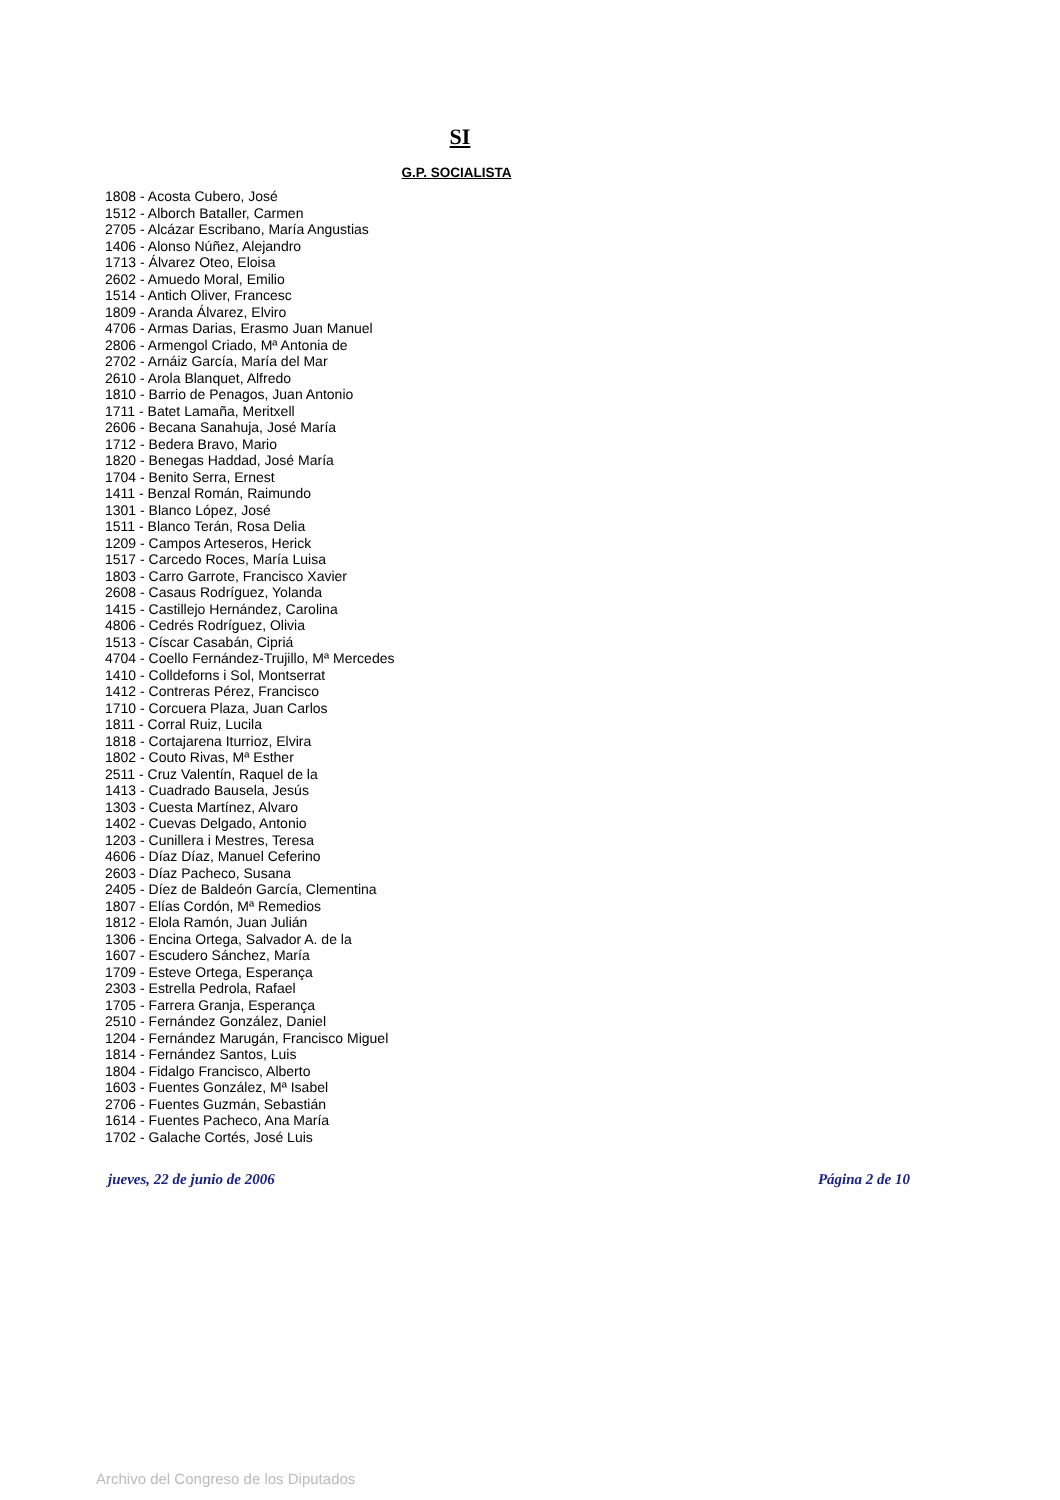SI
G.P. SOCIALISTA
1808 - Acosta Cubero, José
1512 - Alborch Bataller, Carmen
2705 - Alcázar Escribano, María Angustias
1406 - Alonso Núñez, Alejandro
1713 - Álvarez Oteo, Eloisa
2602 - Amuedo Moral, Emilio
1514 - Antich Oliver, Francesc
1809 - Aranda Álvarez, Elviro
4706 - Armas Darias, Erasmo Juan Manuel
2806 - Armengol Criado, Mª Antonia de
2702 - Arnáiz García, María del Mar
2610 - Arola Blanquet, Alfredo
1810 - Barrio de Penagos, Juan Antonio
1711 - Batet Lamaña, Meritxell
2606 - Becana Sanahuja, José María
1712 - Bedera Bravo, Mario
1820 - Benegas Haddad, José María
1704 - Benito Serra, Ernest
1411 - Benzal Román, Raimundo
1301 - Blanco López, José
1511 - Blanco Terán, Rosa Delia
1209 - Campos Arteseros, Herick
1517 - Carcedo Roces, María Luisa
1803 - Carro Garrote, Francisco Xavier
2608 - Casaus Rodríguez, Yolanda
1415 - Castillejo Hernández, Carolina
4806 - Cedrés Rodríguez, Olivia
1513 - Císcar Casabán, Cipriá
4704 - Coello Fernández-Trujillo, Mª Mercedes
1410 - Colldeforns i Sol, Montserrat
1412 - Contreras Pérez, Francisco
1710 - Corcuera Plaza, Juan Carlos
1811 - Corral Ruiz, Lucila
1818 - Cortajarena Iturrioz, Elvira
1802 - Couto Rivas, Mª Esther
2511 - Cruz Valentín, Raquel de la
1413 - Cuadrado Bausela, Jesús
1303 - Cuesta Martínez, Alvaro
1402 - Cuevas Delgado, Antonio
1203 - Cunillera i Mestres, Teresa
4606 - Díaz Díaz, Manuel Ceferino
2603 - Díaz Pacheco, Susana
2405 - Díez de Baldeón García, Clementina
1807 - Elías Cordón, Mª Remedios
1812 - Elola Ramón, Juan Julián
1306 - Encina Ortega, Salvador A. de la
1607 - Escudero Sánchez, María
1709 - Esteve Ortega, Esperança
2303 - Estrella Pedrola, Rafael
1705 - Farrera Granja, Esperança
2510 - Fernández González, Daniel
1204 - Fernández Marugán, Francisco Miguel
1814 - Fernández Santos, Luis
1804 - Fidalgo Francisco, Alberto
1603 - Fuentes González, Mª Isabel
2706 - Fuentes Guzmán, Sebastián
1614 - Fuentes Pacheco, Ana María
1702 - Galache Cortés, José Luis
jueves, 22 de junio de 2006 Página 2 de 10
Archivo del Congreso de los Diputados